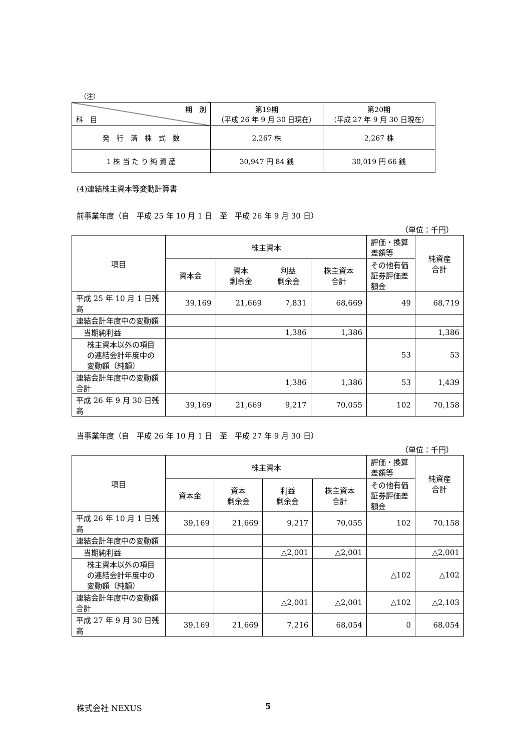（注）
| 期 別 科 目 | 第19期 （平成 26 年 9 月 30 日現在） | 第20期 （平成 27 年 9 月 30 日現在） |
| 発 行 済 株 式 数 | 2,267 株 | 2,267 株 |
| 1 株 当 た り 純 資 産 | 30,947 円 84 銭 | 30,019 円 66 銭 |
(4)連結株主資本等変動計算書
前事業年度（自　平成 25 年 10 月 1 日　至　平成 26 年 9 月 30 日）
（単位：千円）
| 項目 | 株主資本 | | | | 評価・換算差額等 | 純資産 合計 |
| | 資本金 | 資本 剰余金 | 利益 剰余金 | 株主資本 合計 | その他有価証券評価差額金 | |
| 平成 25 年 10 月 1 日残高 | 39,169 | 21,669 | 7,831 | 68,669 | 49 | 68,719 |
| 連結会計年度中の変動額 | | | | | | |
| 当期純利益 | | | 1,386 | 1,386 | | 1,386 |
| 株主資本以外の項目の連結会計年度中の変動額（純額） | | | | | 53 | 53 |
| 連結会計年度中の変動額合計 | | | 1,386 | 1,386 | 53 | 1,439 |
| 平成 26 年 9 月 30 日残高 | 39,169 | 21,669 | 9,217 | 70,055 | 102 | 70,158 |
当事業年度（自　平成 26 年 10 月 1 日　至　平成 27 年 9 月 30 日）
（単位：千円）
| 項目 | 株主資本 | | | | 評価・換算差額等 | 純資産 合計 |
| | 資本金 | 資本 剰余金 | 利益 剰余金 | 株主資本 合計 | その他有価証券評価差額金 | |
| 平成 26 年 10 月 1 日残高 | 39,169 | 21,669 | 9,217 | 70,055 | 102 | 70,158 |
| 連結会計年度中の変動額 | | | | | | |
| 当期純利益 | | | △2,001 | △2,001 | | △2,001 |
| 株主資本以外の項目の連結会計年度中の変動額（純額） | | | | | △102 | △102 |
| 連結会計年度中の変動額合計 | | | △2,001 | △2,001 | △102 | △2,103 |
| 平成 27 年 9 月 30 日残高 | 39,169 | 21,669 | 7,216 | 68,054 | 0 | 68,054 |
株式会社 NEXUS 5